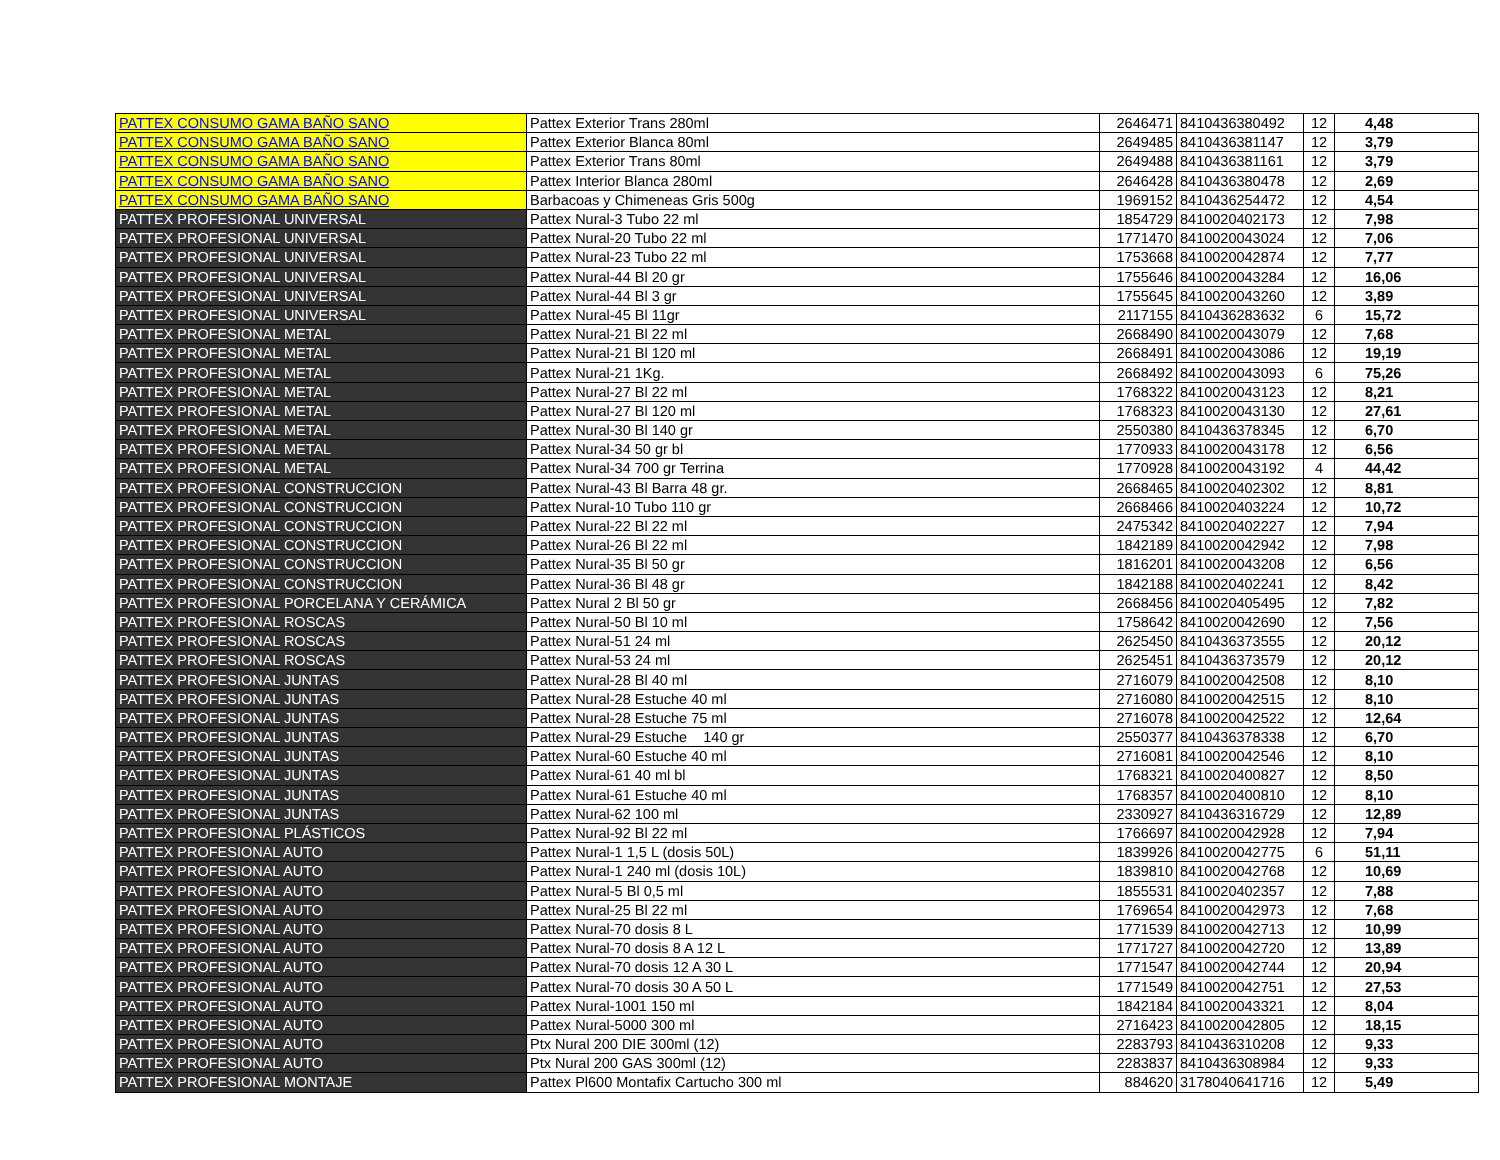| PATTEX CONSUMO GAMA BAÑO SANO | Pattex Exterior Trans 280ml | 2646471 | 8410436380492 | 12 | 4,48 |
| PATTEX CONSUMO GAMA BAÑO SANO | Pattex Exterior Blanca 80ml | 2649485 | 8410436381147 | 12 | 3,79 |
| PATTEX CONSUMO GAMA BAÑO SANO | Pattex Exterior Trans 80ml | 2649488 | 8410436381161 | 12 | 3,79 |
| PATTEX CONSUMO GAMA BAÑO SANO | Pattex Interior Blanca 280ml | 2646428 | 8410436380478 | 12 | 2,69 |
| PATTEX CONSUMO GAMA BAÑO SANO | Barbacoas y Chimeneas Gris 500g | 1969152 | 8410436254472 | 12 | 4,54 |
| PATTEX PROFESIONAL UNIVERSAL | Pattex Nural-3 Tubo 22 ml | 1854729 | 8410020402173 | 12 | 7,98 |
| PATTEX PROFESIONAL UNIVERSAL | Pattex Nural-20 Tubo 22 ml | 1771470 | 8410020043024 | 12 | 7,06 |
| PATTEX PROFESIONAL UNIVERSAL | Pattex Nural-23 Tubo 22 ml | 1753668 | 8410020042874 | 12 | 7,77 |
| PATTEX PROFESIONAL UNIVERSAL | Pattex Nural-44 Bl 20 gr | 1755646 | 8410020043284 | 12 | 16,06 |
| PATTEX PROFESIONAL UNIVERSAL | Pattex Nural-44 Bl 3 gr | 1755645 | 8410020043260 | 12 | 3,89 |
| PATTEX PROFESIONAL UNIVERSAL | Pattex Nural-45 Bl 11gr | 2117155 | 8410436283632 | 6 | 15,72 |
| PATTEX PROFESIONAL METAL | Pattex Nural-21 Bl 22 ml | 2668490 | 8410020043079 | 12 | 7,68 |
| PATTEX PROFESIONAL METAL | Pattex Nural-21 Bl 120 ml | 2668491 | 8410020043086 | 12 | 19,19 |
| PATTEX PROFESIONAL METAL | Pattex Nural-21 1Kg. | 2668492 | 8410020043093 | 6 | 75,26 |
| PATTEX PROFESIONAL METAL | Pattex Nural-27 Bl 22 ml | 1768322 | 8410020043123 | 12 | 8,21 |
| PATTEX PROFESIONAL METAL | Pattex Nural-27 Bl 120 ml | 1768323 | 8410020043130 | 12 | 27,61 |
| PATTEX PROFESIONAL METAL | Pattex Nural-30 Bl 140 gr | 2550380 | 8410436378345 | 12 | 6,70 |
| PATTEX PROFESIONAL METAL | Pattex Nural-34 50 gr bl | 1770933 | 8410020043178 | 12 | 6,56 |
| PATTEX PROFESIONAL METAL | Pattex Nural-34 700 gr Terrina | 1770928 | 8410020043192 | 4 | 44,42 |
| PATTEX PROFESIONAL CONSTRUCCION | Pattex Nural-43 Bl Barra 48 gr. | 2668465 | 8410020402302 | 12 | 8,81 |
| PATTEX PROFESIONAL CONSTRUCCION | Pattex Nural-10 Tubo 110 gr | 2668466 | 8410020403224 | 12 | 10,72 |
| PATTEX PROFESIONAL CONSTRUCCION | Pattex Nural-22 Bl 22 ml | 2475342 | 8410020402227 | 12 | 7,94 |
| PATTEX PROFESIONAL CONSTRUCCION | Pattex Nural-26 Bl 22 ml | 1842189 | 8410020042942 | 12 | 7,98 |
| PATTEX PROFESIONAL CONSTRUCCION | Pattex Nural-35 Bl 50 gr | 1816201 | 8410020043208 | 12 | 6,56 |
| PATTEX PROFESIONAL CONSTRUCCION | Pattex Nural-36 Bl 48 gr | 1842188 | 8410020402241 | 12 | 8,42 |
| PATTEX PROFESIONAL PORCELANA Y CERÁMICA | Pattex Nural 2 Bl 50 gr | 2668456 | 8410020405495 | 12 | 7,82 |
| PATTEX PROFESIONAL ROSCAS | Pattex Nural-50 Bl 10 ml | 1758642 | 8410020042690 | 12 | 7,56 |
| PATTEX PROFESIONAL ROSCAS | Pattex Nural-51 24 ml | 2625450 | 8410436373555 | 12 | 20,12 |
| PATTEX PROFESIONAL ROSCAS | Pattex Nural-53 24 ml | 2625451 | 8410436373579 | 12 | 20,12 |
| PATTEX PROFESIONAL JUNTAS | Pattex Nural-28 Bl 40 ml | 2716079 | 8410020042508 | 12 | 8,10 |
| PATTEX PROFESIONAL JUNTAS | Pattex Nural-28 Estuche 40 ml | 2716080 | 8410020042515 | 12 | 8,10 |
| PATTEX PROFESIONAL JUNTAS | Pattex Nural-28 Estuche 75 ml | 2716078 | 8410020042522 | 12 | 12,64 |
| PATTEX PROFESIONAL JUNTAS | Pattex Nural-29 Estuche 140 gr | 2550377 | 8410436378338 | 12 | 6,70 |
| PATTEX PROFESIONAL JUNTAS | Pattex Nural-60 Estuche 40 ml | 2716081 | 8410020042546 | 12 | 8,10 |
| PATTEX PROFESIONAL JUNTAS | Pattex Nural-61 40 ml bl | 1768321 | 8410020400827 | 12 | 8,50 |
| PATTEX PROFESIONAL JUNTAS | Pattex Nural-61 Estuche 40 ml | 1768357 | 8410020400810 | 12 | 8,10 |
| PATTEX PROFESIONAL JUNTAS | Pattex Nural-62 100 ml | 2330927 | 8410436316729 | 12 | 12,89 |
| PATTEX PROFESIONAL PLÁSTICOS | Pattex Nural-92 Bl 22 ml | 1766697 | 8410020042928 | 12 | 7,94 |
| PATTEX PROFESIONAL AUTO | Pattex Nural-1 1,5 L (dosis 50L) | 1839926 | 8410020042775 | 6 | 51,11 |
| PATTEX PROFESIONAL AUTO | Pattex Nural-1 240 ml (dosis 10L) | 1839810 | 8410020042768 | 12 | 10,69 |
| PATTEX PROFESIONAL AUTO | Pattex Nural-5 Bl 0,5 ml | 1855531 | 8410020402357 | 12 | 7,88 |
| PATTEX PROFESIONAL AUTO | Pattex Nural-25 Bl 22 ml | 1769654 | 8410020042973 | 12 | 7,68 |
| PATTEX PROFESIONAL AUTO | Pattex Nural-70 dosis 8 L | 1771539 | 8410020042713 | 12 | 10,99 |
| PATTEX PROFESIONAL AUTO | Pattex Nural-70 dosis 8 A 12 L | 1771727 | 8410020042720 | 12 | 13,89 |
| PATTEX PROFESIONAL AUTO | Pattex Nural-70 dosis 12 A 30 L | 1771547 | 8410020042744 | 12 | 20,94 |
| PATTEX PROFESIONAL AUTO | Pattex Nural-70 dosis 30 A 50 L | 1771549 | 8410020042751 | 12 | 27,53 |
| PATTEX PROFESIONAL AUTO | Pattex Nural-1001 150 ml | 1842184 | 8410020043321 | 12 | 8,04 |
| PATTEX PROFESIONAL AUTO | Pattex Nural-5000 300 ml | 2716423 | 8410020042805 | 12 | 18,15 |
| PATTEX PROFESIONAL AUTO | Ptx Nural 200 DIE 300ml (12) | 2283793 | 8410436310208 | 12 | 9,33 |
| PATTEX PROFESIONAL AUTO | Ptx Nural 200 GAS 300ml (12) | 2283837 | 8410436308984 | 12 | 9,33 |
| PATTEX PROFESIONAL MONTAJE | Pattex Pl600 Montafix Cartucho 300 ml | 884620 | 3178040641716 | 12 | 5,49 |